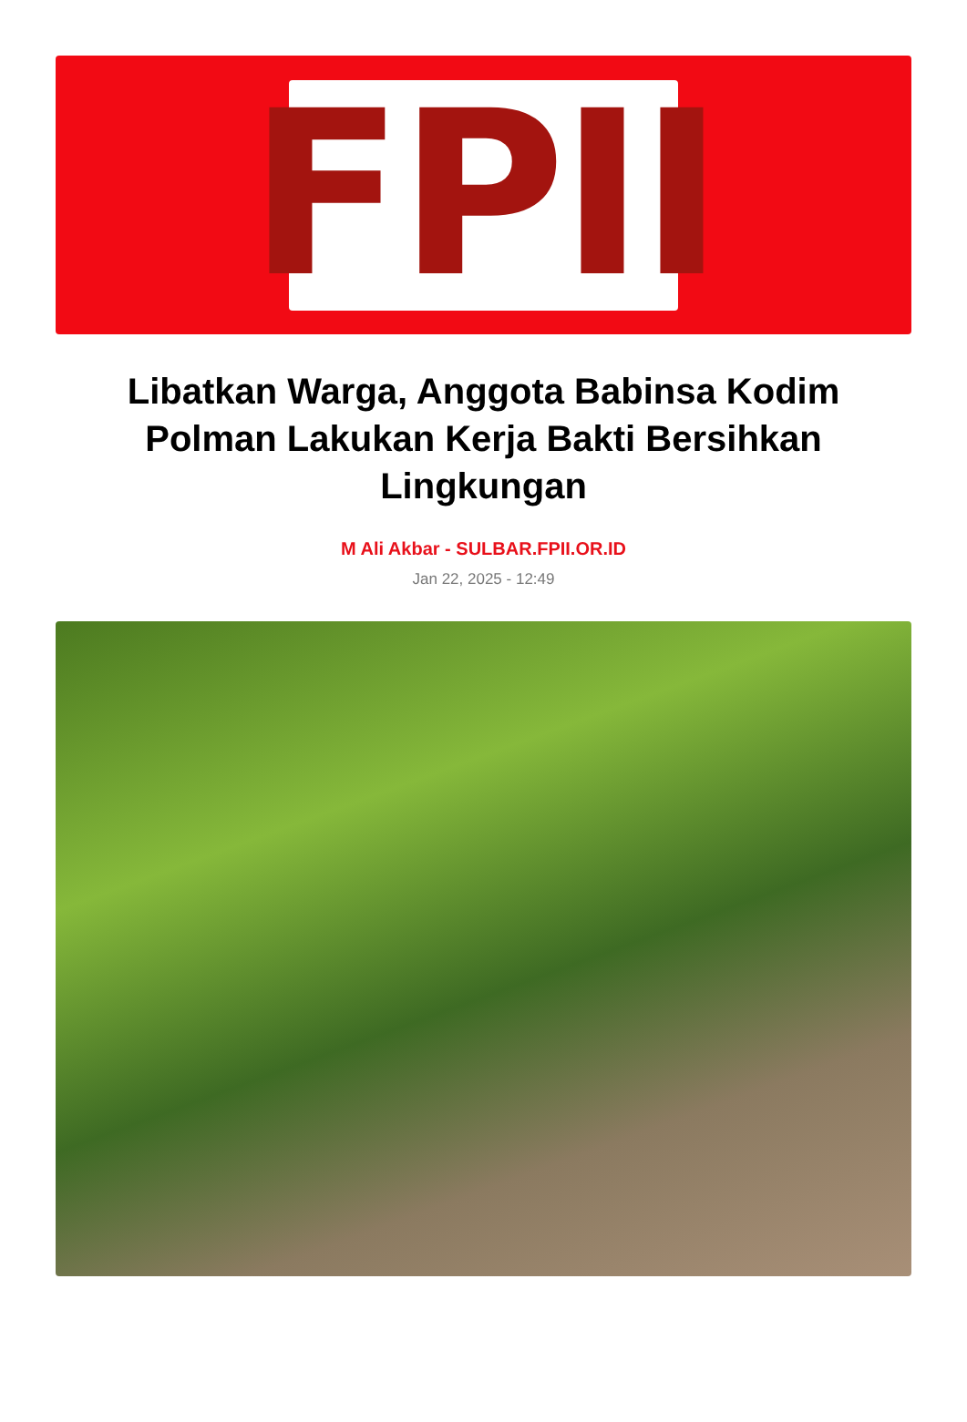FPII
Libatkan Warga, Anggota Babinsa Kodim Polman Lakukan Kerja Bakti Bersihkan Lingkungan
M Ali Akbar - SULBAR.FPII.OR.ID
Jan 22, 2025 - 12:49